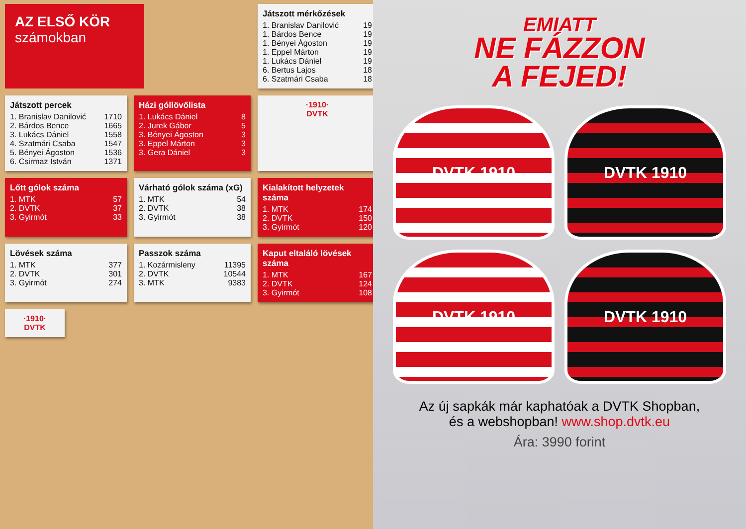AZ ELSŐ KÖR
számokban
Játszott mérkőzések
| 1. Branislav Danilović | 19 |
| 1. Bárdos Bence | 19 |
| 1. Bényei Ágoston | 19 |
| 1. Eppel Márton | 19 |
| 1. Lukács Dániel | 19 |
| 6. Bertus Lajos | 18 |
| 6. Szatmári Csaba | 18 |
Játszott percek
| 1. Branislav Danilović | 1710 |
| 2. Bárdos Bence | 1665 |
| 3. Lukács Dániel | 1558 |
| 4. Szatmári Csaba | 1547 |
| 5. Bényei Ágoston | 1536 |
| 6. Csirmaz István | 1371 |
Házi góllövőlista
| 1. Lukács Dániel | 8 |
| 2. Jurek Gábor | 5 |
| 3. Bényei Ágoston | 3 |
| 3. Eppel Márton | 3 |
| 3. Gera Dániel | 3 |
·1910·
DVTK
Lőtt gólok száma
| 1. MTK | 57 |
| 2. DVTK | 37 |
| 3. Gyirmót | 33 |
Várható gólok száma (xG)
| 1. MTK | 54 |
| 2. DVTK | 38 |
| 3. Gyirmót | 38 |
Kialakított helyzetek száma
| 1. MTK | 174 |
| 2. DVTK | 150 |
| 3. Gyirmót | 120 |
Lövések száma
| 1. MTK | 377 |
| 2. DVTK | 301 |
| 3. Gyirmót | 274 |
Passzok száma
| 1. Kozármisleny | 11395 |
| 2. DVTK | 10544 |
| 3. MTK | 9383 |
Kaput eltaláló lövések száma
| 1. MTK | 167 |
| 2. DVTK | 124 |
| 3. Gyirmót | 108 |
·1910·
DVTK
EMIATT
NE FÁZZON
A FEJED!
DVTK 1910
DVTK 1910
DVTK 1910
DVTK 1910
Az új sapkák már kaphatóak a DVTK Shopban,
és a webshopban! www.shop.dvtk.eu
Ára: 3990 forint